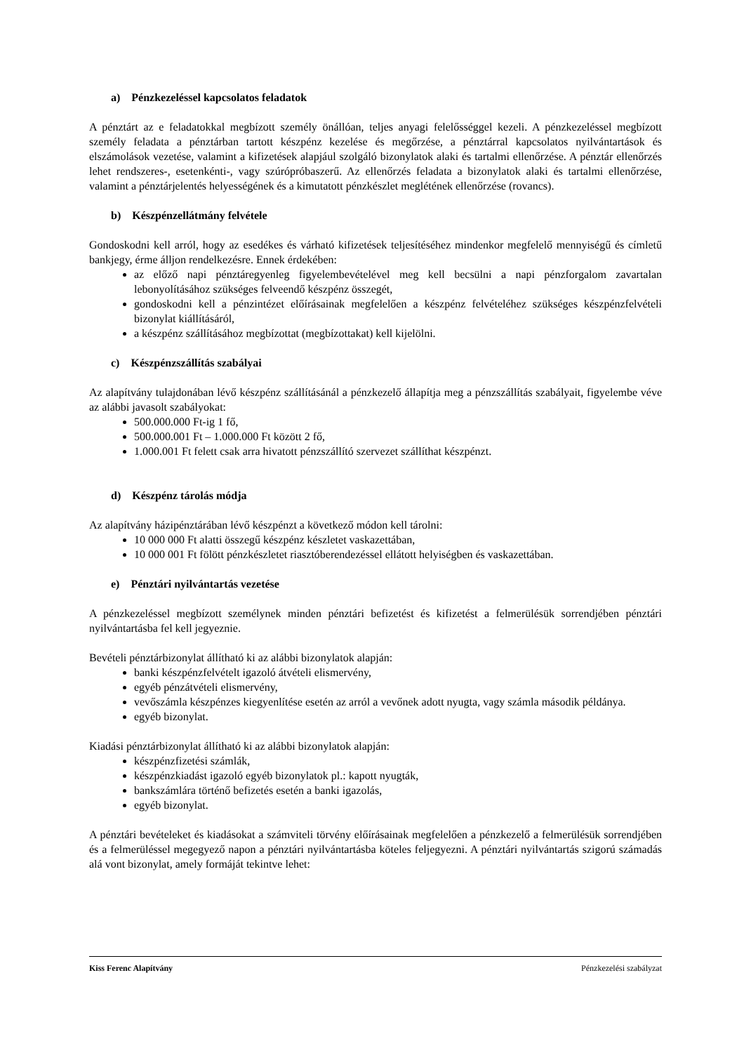a) Pénzkezeléssel kapcsolatos feladatok
A pénztárt az e feladatokkal megbízott személy önállóan, teljes anyagi felelősséggel kezeli. A pénzkezeléssel megbízott személy feladata a pénztárban tartott készpénz kezelése és megőrzése, a pénztárral kapcsolatos nyilvántartások és elszámolások vezetése, valamint a kifizetések alapjául szolgáló bizonylatok alaki és tartalmi ellenőrzése. A pénztár ellenőrzés lehet rendszeres-, esetenkénti-, vagy szúrópróbaszerű. Az ellenőrzés feladata a bizonylatok alaki és tartalmi ellenőrzése, valamint a pénztárjelentés helyességének és a kimutatott pénzkészlet meglétének ellenőrzése (rovancs).
b) Készpénzellátmány felvétele
Gondoskodni kell arról, hogy az esedékes és várható kifizetések teljesítéséhez mindenkor megfelelő mennyiségű és címletű bankjegy, érme álljon rendelkezésre. Ennek érdekében:
az előző napi pénztáregyenleg figyelembevételével meg kell becsülni a napi pénzforgalom zavartalan lebonyolításához szükséges felveendő készpénz összegét,
gondoskodni kell a pénzintézet előírásainak megfelelően a készpénz felvételéhez szükséges készpénzfelvételi bizonylat kiállításáról,
a készpénz szállításához megbízottat (megbízottakat) kell kijelölni.
c) Készpénzszállítás szabályai
Az alapítvány tulajdonában lévő készpénz szállításánál a pénzkezelő állapítja meg a pénzszállítás szabályait, figyelembe véve az alábbi javasolt szabályokat:
500.000.000 Ft-ig 1 fő,
500.000.001 Ft – 1.000.000 Ft között 2 fő,
1.000.001 Ft felett csak arra hivatott pénzszállító szervezet szállíthat készpénzt.
d) Készpénz tárolás módja
Az alapítvány házipénztárában lévő készpénzt a következő módon kell tárolni:
10 000 000 Ft alatti összegű készpénz készletet vaskazettában,
10 000 001 Ft fölött pénzkészletet riasztóberendezéssel ellátott helyiségben és vaskazettában.
e) Pénztári nyilvántartás vezetése
A pénzkezeléssel megbízott személynek minden pénztári befizetést és kifizetést a felmerülésük sorrendjében pénztári nyilvántartásba fel kell jegyeznie.
Bevételi pénztárbizonylat állítható ki az alábbi bizonylatok alapján:
banki készpénzfelvételt igazoló átvételi elismervény,
egyéb pénzátvételi elismervény,
vevőszámla készpénzes kiegyenlítése esetén az arról a vevőnek adott nyugta, vagy számla második példánya.
egyéb bizonylat.
Kiadási pénztárbizonylat állítható ki az alábbi bizonylatok alapján:
készpénzfizetési számlák,
készpénzkiadást igazoló egyéb bizonylatok pl.: kapott nyugták,
bankszámlára történő befizetés esetén a banki igazolás,
egyéb bizonylat.
A pénztári bevételeket és kiadásokat a számviteli törvény előírásainak megfelelően a pénzkezelő a felmerülésük sorrendjében és a felmerüléssel megegyező napon a pénztári nyilvántartásba köteles feljegyezni. A pénztári nyilvántartás szigorú számadás alá vont bizonylat, amely formáját tekintve lehet:
Kiss Ferenc Alapítvány Pénzkezelési szabályzat